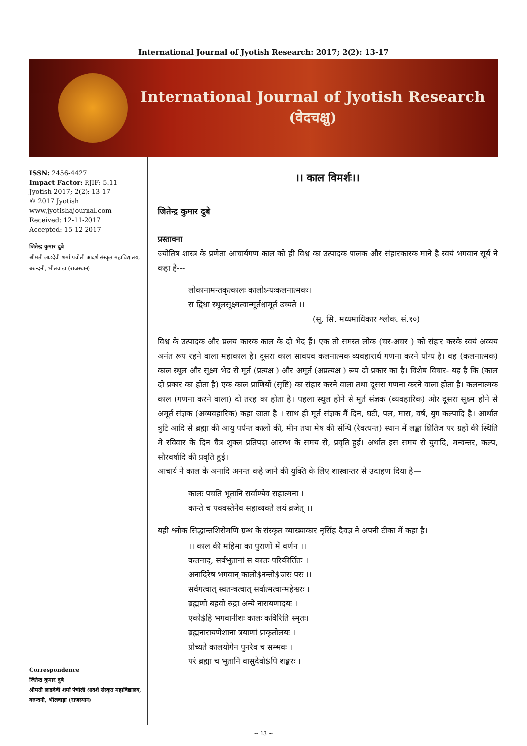International Journal of Jyotish Research: 2017; 2(2): 13-17
International Journal of Jyotish Research
(वेदचक्षु)
ISSN: 2456-4427
Impact Factor: RJIF: 5.11
Jyotish 2017; 2(2): 13-17
© 2017 Jyotish
www.jyotishajournal.com
Received: 12-11-2017
Accepted: 15-12-2017
जितेन्द्र कुमार दुबे
श्रीमती लाडदेवी शर्मा पंचोली आदर्श संस्कृत महाविद्यालय, बरुन्दनी, भीलवाड़ा (राजस्थान)
Correspondence
जितेन्द्र कुमार दुबे
श्रीमती लाडदेवी शर्मा पंचोली आदर्श संस्कृत महाविद्यालय, बरुन्दनी, भीलवाड़ा (राजस्थान)
।। काल विमर्शः।।
जितेन्द्र कुमार दुबे
प्रस्तावना
ज्योतिष शास्त्र के प्रणेता आचार्यगण काल को ही विश्व का उत्पादक पालक और संहारकारक माने है स्वयं भगवान सूर्य ने कहा है---
लोकानामन्तकृत्कालः कालोऽन्यःकलनात्मकः।
स द्विधा स्थूलसूक्ष्मत्वान्मूर्तश्चामूर्त उच्यते ।।
(सू. सि. मध्यमाधिकार श्लोक. सं.१०)
विश्व के उत्पादक और प्रलय कारक काल के दो भेद हैं। एक तो समस्त लोक (चर-अचर ) को संहार करके स्वयं अव्यय अनंत रूप रहने वाला महाकाल है। दूसरा काल सावयव कलनात्मक व्यवहारार्थ गणना करने योग्य है। वह (कलनात्मक) काल स्थूल और सूक्ष्म भेद से मूर्त (प्रत्यक्ष ) और अमूर्त (अप्रत्यक्ष ) रूप दो प्रकार का है। विशेष विचार- यह है कि (काल दो प्रकार का होता है) एक काल प्राणियों (सृष्टि) का संहार करने वाला तथा दूसरा गणना करने वाला होता है। कलनात्मक काल (गणना करने वाला) दो तरह का होता है। पहला स्थूल होने से मूर्त संज्ञक (व्यवहारिक) और दूसरा सूक्ष्म होने से अमूर्त संज्ञक (अव्यवहारिक) कहा जाता है । साथ ही मूर्त संज्ञक मैं दिन, घटी, पल, मास, वर्ष, युग कल्पादि है। आर्थात त्रुटि आदि से ब्रह्मा की आयु पर्यन्त कालों की, मीन तथा मेष की संन्धि (रेवत्यन्त) स्थान में लङ्का क्षितिज पर ग्रहों की स्थिति मे रविवार के दिन चैत्र शुक्ल प्रतिपदा आरम्भ के समय से, प्रवृति हुई। अर्थात इस समय से युगादि, मन्वन्तर, कल्प, सौरवर्षादि की प्रवृति हुई।
आचार्य ने काल के अनादि अनन्त कहे जाने की युक्ति के लिए शास्त्रान्तर से उदाहण दिया है—
कालः पचति भूतानि सर्वाण्येव सहात्मना ।
कान्ते च पक्वस्तेनैव सहाव्यक्ते लयं व्रजेत् ।।
यही श्लोक सिद्धान्तशिरोमणि ग्रन्थ के संस्कृत व्याख्याकार नृसिंह दैवज्ञ ने अपनी टीका में कहा है।
।। काल की महिमा का पुराणों में वर्णन ।।
कलनाद्, सर्वभूतानां स कालः परिकीर्तितः ।
अनादिरेष भगवान् कालो$नन्तो$जरः परः ।।
सर्वगत्वात् स्वतन्त्रत्वात् सर्वात्मत्वान्महेश्वरः ।
ब्रह्मणो बहवो रुद्रा अन्ये नारायणादयः ।
एको$हि भगवानीशः कालः कविरिति स्मृतः।
ब्रह्मनारायणेशाना त्रयाणां प्राकृतोलयः ।
प्रोच्यते कालयोगेन पुनरेव च सम्भवः ।
परं ब्रह्मा च भूतानि वासुदेवो$पि शङ्करः ।
~ 13 ~